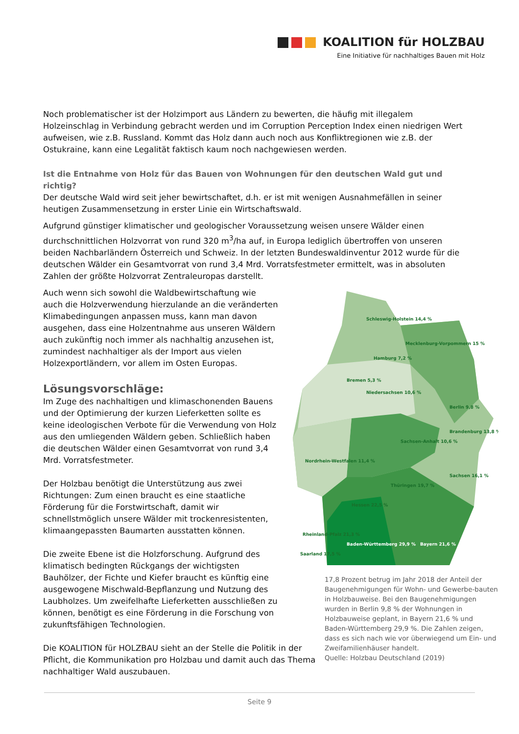KOALITION für HOLZBAU
Eine Initiative für nachhaltiges Bauen mit Holz
Noch problematischer ist der Holzimport aus Ländern zu bewerten, die häufig mit illegalem Holzeinschlag in Verbindung gebracht werden und im Corruption Perception Index einen niedrigen Wert aufweisen, wie z.B. Russland. Kommt das Holz dann auch noch aus Konfliktregionen wie z.B. der Ostukraine, kann eine Legalität faktisch kaum noch nachgewiesen werden.
Ist die Entnahme von Holz für das Bauen von Wohnungen für den deutschen Wald gut und richtig?
Der deutsche Wald wird seit jeher bewirtschaftet, d.h. er ist mit wenigen Ausnahmefällen in seiner heutigen Zusammensetzung in erster Linie ein Wirtschaftswald.
Aufgrund günstiger klimatischer und geologischer Voraussetzung weisen unsere Wälder einen durchschnittlichen Holzvorrat von rund 320 m<sup>3</sup>/ha auf, in Europa lediglich übertroffen von unseren beiden Nachbarländern Österreich und Schweiz. In der letzten Bundeswaldinventur 2012 wurde für die deutschen Wälder ein Gesamtvorrat von rund 3,4 Mrd. Vorratsfestmeter ermittelt, was in absoluten Zahlen der größte Holzvorrat Zentraleuropas darstellt.
Auch wenn sich sowohl die Waldbewirtschaftung wie auch die Holzverwendung hierzulande an die veränderten Klimabedingungen anpassen muss, kann man davon ausgehen, dass eine Holzentnahme aus unseren Wäldern auch zukünftig noch immer als nachhaltig anzusehen ist, zumindest nachhaltiger als der Import aus vielen Holzexportländern, vor allem im Osten Europas.
Lösungsvorschläge:
Im Zuge des nachhaltigen und klimaschonenden Bauens und der Optimierung der kurzen Lieferketten sollte es keine ideologischen Verbote für die Verwendung von Holz aus den umliegenden Wäldern geben. Schließlich haben die deutschen Wälder einen Gesamtvorrat von rund 3,4 Mrd. Vorratsfestmeter.
Der Holzbau benötigt die Unterstützung aus zwei Richtungen: Zum einen braucht es eine staatliche Förderung für die Forstwirtschaft, damit wir schnellstmöglich unsere Wälder mit trockenresistenten, klimaangepassten Baumarten ausstatten können.
Die zweite Ebene ist die Holzforschung. Aufgrund des klimatisch bedingten Rückgangs der wichtigsten Bauhölzer, der Fichte und Kiefer braucht es künftig eine ausgewogene Mischwald-Bepflanzung und Nutzung des Laubholzes. Um zweifelhafte Lieferketten ausschließen zu können, benötigt es eine Förderung in die Forschung von zukunftsfähigen Technologien.
Die KOALITION für HOLZBAU sieht an der Stelle die Politik in der Pflicht, die Kommunikation pro Holzbau und damit auch das Thema nachhaltiger Wald auszubauen.
Schleswig-Holstein 14,4 %
Mecklenburg-Vorpommern 15 %
Hamburg 7,2 %
Bremen 5,3 %
Niedersachsen 10,6 %
Berlin 9,8 %
Brandenburg 13,8 %
Sachsen-Anhalt 10,6 %
Nordrhein-Westfalen 11,4 %
Sachsen 16,1 %
Thüringen 19,7 %
Hessen 22,5 %
Rheinland-Pfalz 21,3 %
Saarland 17,5 %
Baden-Württemberg 29,9 %
Bayern 21,6 %
17,8 Prozent betrug im Jahr 2018 der Anteil der Baugenehmigungen für Wohn- und Gewerbe-bauten in Holzbauweise. Bei den Baugenehmigungen wurden in Berlin 9,8 % der Wohnungen in Holzbauweise geplant, in Bayern 21,6 % und Baden-Württemberg 29,9 %. Die Zahlen zeigen, dass es sich nach wie vor überwiegend um Ein- und Zweifamilienhäuser handelt.
Quelle: Holzbau Deutschland (2019)
Seite 9